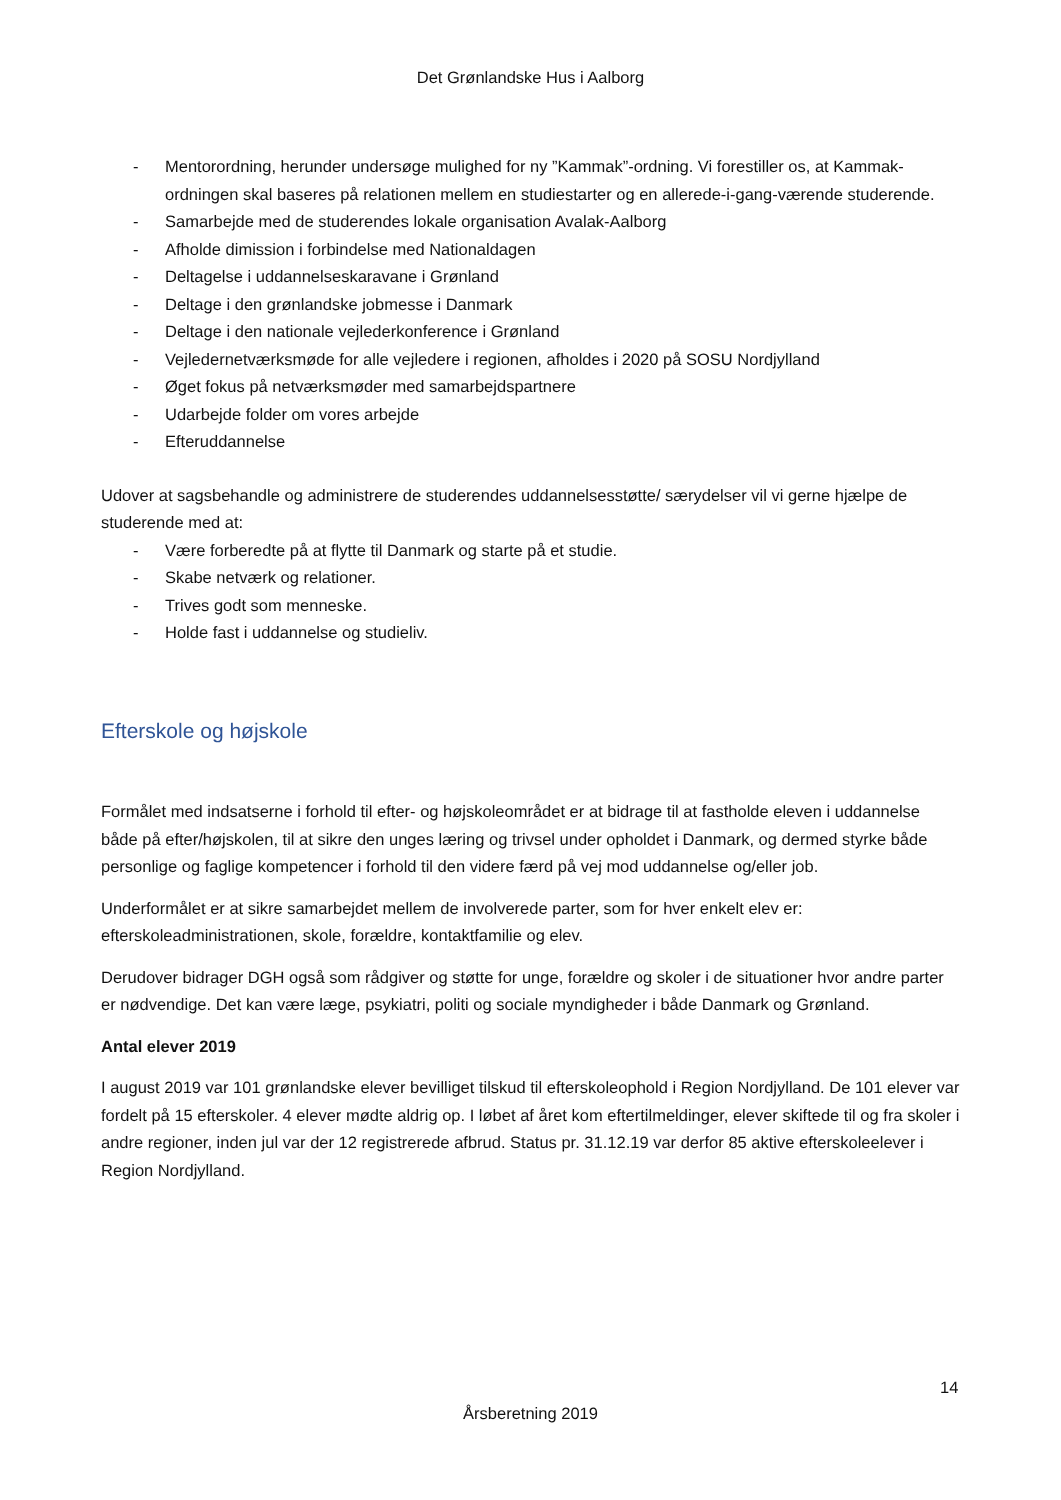Det Grønlandske Hus i Aalborg
- Mentorordning, herunder undersøge mulighed for ny ”Kammak”-ordning. Vi forestiller os, at Kammak-ordningen skal baseres på relationen mellem en studiestarter og en allerede-i-gang-værende studerende.
- Samarbejde med de studerendes lokale organisation Avalak-Aalborg
- Afholde dimission i forbindelse med Nationaldagen
- Deltagelse i uddannelseskaravane i Grønland
- Deltage i den grønlandske jobmesse i Danmark
- Deltage i den nationale vejlederkonference i Grønland
- Vejledernetværksmøde for alle vejledere i regionen, afholdes i 2020 på SOSU Nordjylland
- Øget fokus på netværksmøder med samarbejdspartnere
- Udarbejde folder om vores arbejde
- Efteruddannelse
Udover at sagsbehandle og administrere de studerendes uddannelsesstøtte/ særydelser vil vi gerne hjælpe de studerende med at:
- Være forberedte på at flytte til Danmark og starte på et studie.
- Skabe netværk og relationer.
- Trives godt som menneske.
- Holde fast i uddannelse og studieliv.
Efterskole og højskole
Formålet med indsatserne i forhold til efter- og højskoleområdet er at bidrage til at fastholde eleven i uddannelse både på efter/højskolen, til at sikre den unges læring og trivsel under opholdet i Danmark, og dermed styrke både personlige og faglige kompetencer i forhold til den videre færd på vej mod uddannelse og/eller job.
Underformålet er at sikre samarbejdet mellem de involverede parter, som for hver enkelt elev er: efterskoleadministrationen, skole, forældre, kontaktfamilie og elev.
Derudover bidrager DGH også som rådgiver og støtte for unge, forældre og skoler i de situationer hvor andre parter er nødvendige. Det kan være læge, psykiatri, politi og sociale myndigheder i både Danmark og Grønland.
Antal elever 2019
I august 2019 var 101 grønlandske elever bevilliget tilskud til efterskoleophold i Region Nordjylland. De 101 elever var fordelt på 15 efterskoler. 4 elever mødte aldrig op. I løbet af året kom eftertilmeldinger, elever skiftede til og fra skoler i andre regioner, inden jul var der 12 registrerede afbrud. Status pr. 31.12.19 var derfor 85 aktive efterskoleelever i Region Nordjylland.
14
Årsberetning 2019